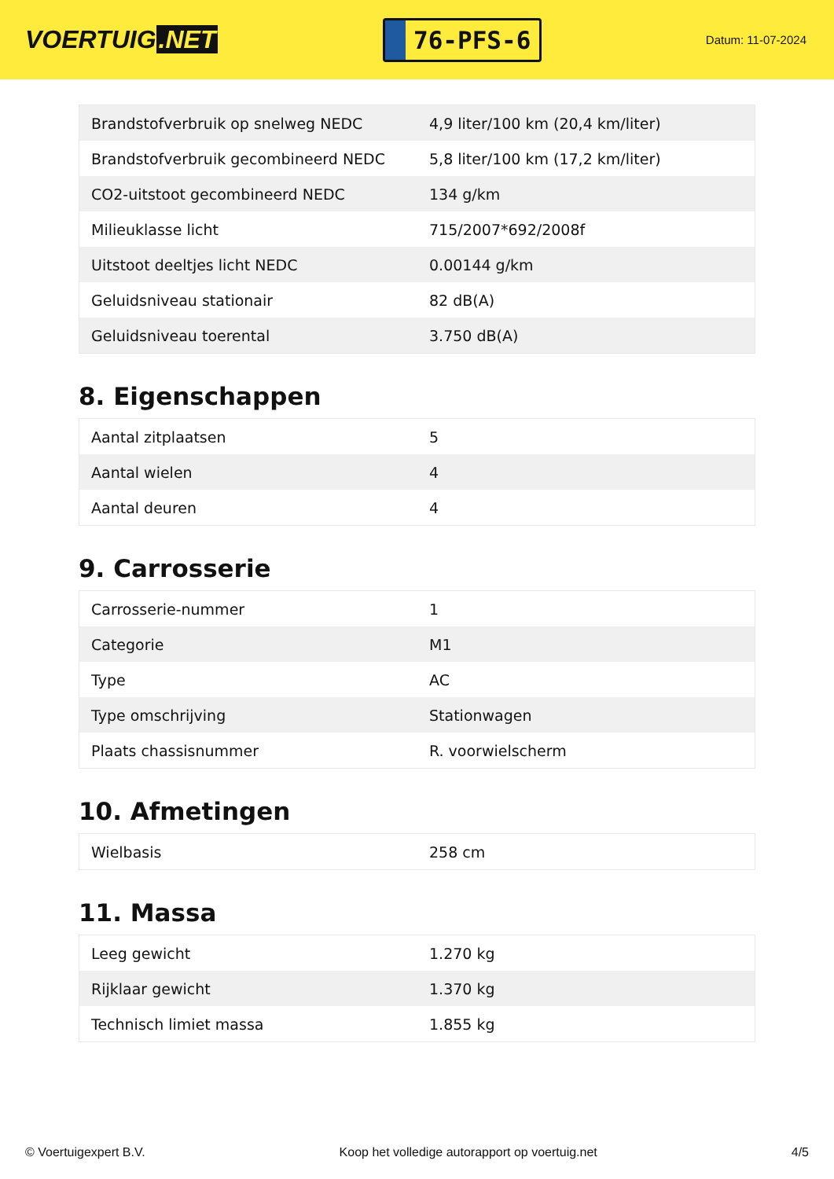VOERTUIG.NET
76-PFS-6
Datum: 11-07-2024
| Brandstofverbruik op snelweg NEDC | 4,9 liter/100 km (20,4 km/liter) |
| Brandstofverbruik gecombineerd NEDC | 5,8 liter/100 km (17,2 km/liter) |
| CO2-uitstoot gecombineerd NEDC | 134 g/km |
| Milieuklasse licht | 715/2007*692/2008f |
| Uitstoot deeltjes licht NEDC | 0.00144 g/km |
| Geluidsniveau stationair | 82 dB(A) |
| Geluidsniveau toerental | 3.750 dB(A) |
8. Eigenschappen
| Aantal zitplaatsen | 5 |
| Aantal wielen | 4 |
| Aantal deuren | 4 |
9. Carrosserie
| Carrosserie-nummer | 1 |
| Categorie | M1 |
| Type | AC |
| Type omschrijving | Stationwagen |
| Plaats chassisnummer | R. voorwielscherm |
10. Afmetingen
| Wielbasis | 258 cm |
11. Massa
| Leeg gewicht | 1.270 kg |
| Rijklaar gewicht | 1.370 kg |
| Technisch limiet massa | 1.855 kg |
© Voertuigexpert B.V. Koop het volledige autorapport op voertuig.net 4/5